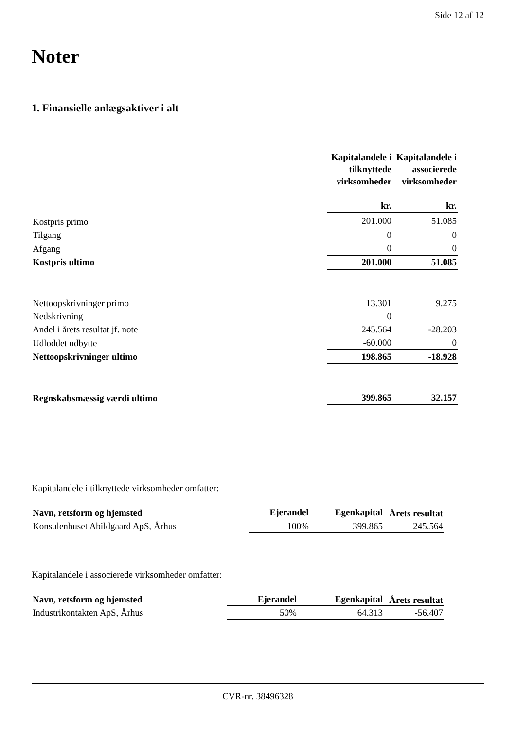Side 12 af 12
Noter
1. Finansielle anlægsaktiver i alt
| | Kapitalandele i tilknyttede virksomheder kr. | Kapitalandele i associerede virksomheder kr. |
| --- | --- | --- |
| Kostpris primo | 201.000 | 51.085 |
| Tilgang | 0 | 0 |
| Afgang | 0 | 0 |
| Kostpris ultimo | 201.000 | 51.085 |
| Nettoopskrivninger primo | 13.301 | 9.275 |
| Nedskrivning | 0 | |
| Andel i årets resultat jf. note | 245.564 | -28.203 |
| Udloddet udbytte | -60.000 | 0 |
| Nettoopskrivninger ultimo | 198.865 | -18.928 |
| Regnskabsmæssig værdi ultimo | 399.865 | 32.157 |
Kapitalandele i tilknyttede virksomheder omfatter:
| Navn, retsform og hjemsted | Ejerandel | Egenkapital | Årets resultat |
| --- | --- | --- | --- |
| Konsulenhuset Abildgaard ApS, Århus | 100% | 399.865 | 245.564 |
Kapitalandele i associerede virksomheder omfatter:
| Navn, retsform og hjemsted | Ejerandel | Egenkapital | Årets resultat |
| --- | --- | --- | --- |
| Industrikontakten ApS, Århus | 50% | 64.313 | -56.407 |
CVR-nr. 38496328